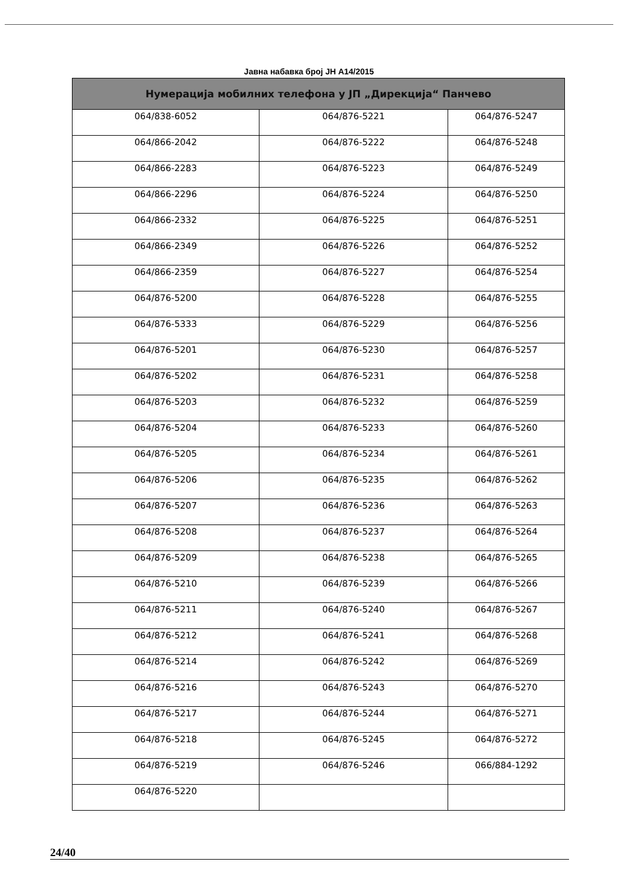Јавна набавка број ЈН А14/2015
| Нумерација мобилних телефона у ЈП „Дирекција“ Панчево | | |
| --- | --- | --- |
| 064/838-6052 | 064/876-5221 | 064/876-5247 |
| 064/866-2042 | 064/876-5222 | 064/876-5248 |
| 064/866-2283 | 064/876-5223 | 064/876-5249 |
| 064/866-2296 | 064/876-5224 | 064/876-5250 |
| 064/866-2332 | 064/876-5225 | 064/876-5251 |
| 064/866-2349 | 064/876-5226 | 064/876-5252 |
| 064/866-2359 | 064/876-5227 | 064/876-5254 |
| 064/876-5200 | 064/876-5228 | 064/876-5255 |
| 064/876-5333 | 064/876-5229 | 064/876-5256 |
| 064/876-5201 | 064/876-5230 | 064/876-5257 |
| 064/876-5202 | 064/876-5231 | 064/876-5258 |
| 064/876-5203 | 064/876-5232 | 064/876-5259 |
| 064/876-5204 | 064/876-5233 | 064/876-5260 |
| 064/876-5205 | 064/876-5234 | 064/876-5261 |
| 064/876-5206 | 064/876-5235 | 064/876-5262 |
| 064/876-5207 | 064/876-5236 | 064/876-5263 |
| 064/876-5208 | 064/876-5237 | 064/876-5264 |
| 064/876-5209 | 064/876-5238 | 064/876-5265 |
| 064/876-5210 | 064/876-5239 | 064/876-5266 |
| 064/876-5211 | 064/876-5240 | 064/876-5267 |
| 064/876-5212 | 064/876-5241 | 064/876-5268 |
| 064/876-5214 | 064/876-5242 | 064/876-5269 |
| 064/876-5216 | 064/876-5243 | 064/876-5270 |
| 064/876-5217 | 064/876-5244 | 064/876-5271 |
| 064/876-5218 | 064/876-5245 | 064/876-5272 |
| 064/876-5219 | 064/876-5246 | 066/884-1292 |
| 064/876-5220 | | |
24/40